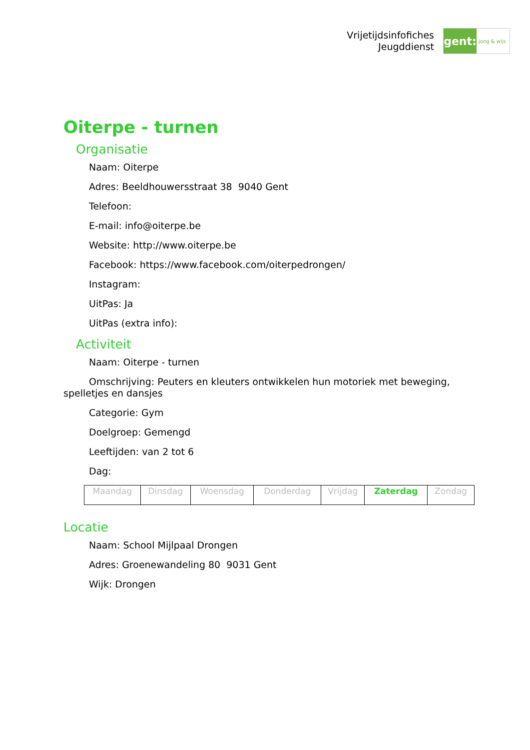Vrijetijdsinfofiches
Jeugddienst
gent:
jong & wijs
Oiterpe - turnen
Organisatie
Naam: Oiterpe
Adres: Beeldhouwersstraat 38 9040 Gent
Telefoon:
E-mail: info@oiterpe.be
Website: http://www.oiterpe.be
Facebook: https://www.facebook.com/oiterpedrongen/
Instagram:
UitPas: Ja
UitPas (extra info):
Activiteit
Naam: Oiterpe - turnen
Omschrijving: Peuters en kleuters ontwikkelen hun motoriek met beweging, spelletjes en dansjes
Categorie: Gym
Doelgroep: Gemengd
Leeftijden: van 2 tot 6
Dag:
| Maandag | Dinsdag | Woensdag | Donderdag | Vrijdag | Zaterdag | Zondag |
Locatie
Naam: School Mijlpaal Drongen
Adres: Groenewandeling 80 9031 Gent
Wijk: Drongen